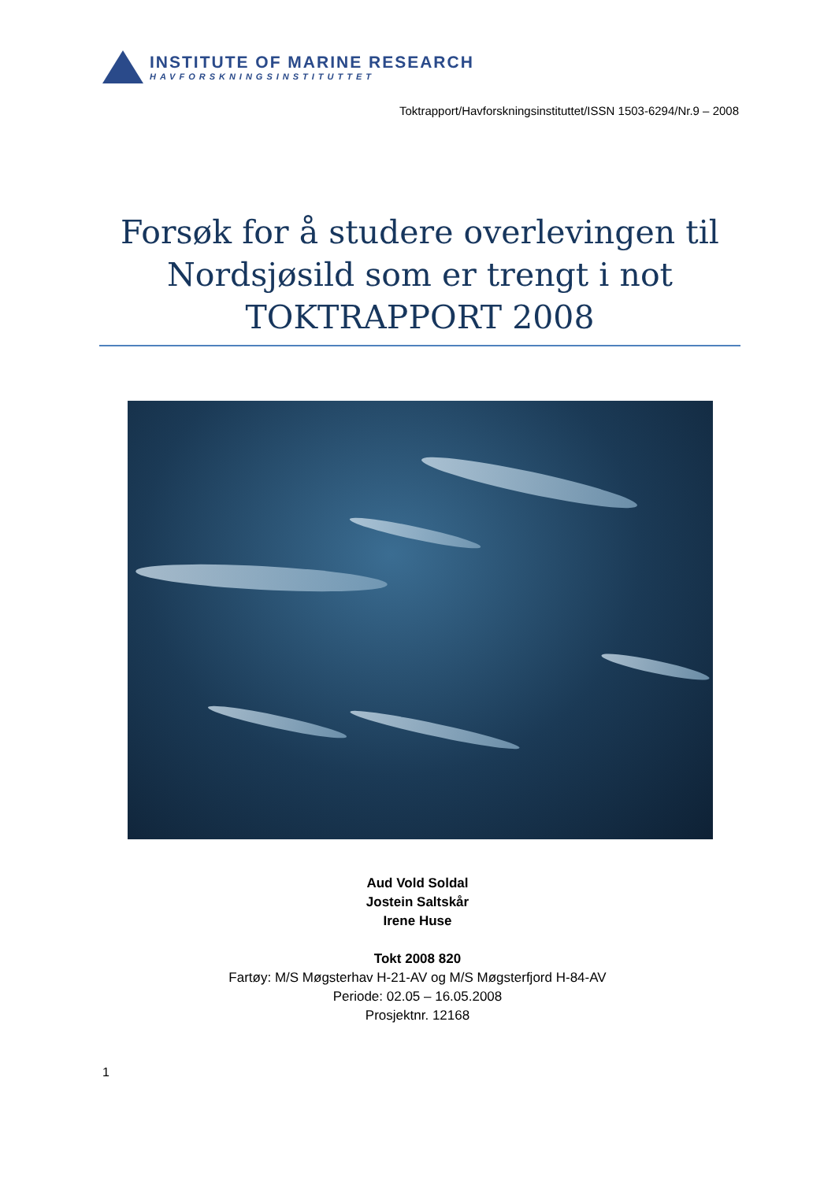INSTITUTE OF MARINE RESEARCH
HAVFORSKNINGSINSTITUTTET
Toktrapport/Havforskningsinstituttet/ISSN 1503-6294/Nr.9 – 2008
Forsøk for å studere overlevingen til Nordsjøsild som er trengt i not TOKTRAPPORT 2008
Aud Vold Soldal
Jostein Saltskår
Irene Huse
Tokt 2008 820
Fartøy: M/S Møgsterhav H-21-AV og M/S Møgsterfjord H-84-AV
Periode: 02.05 – 16.05.2008
Prosjektnr. 12168
1